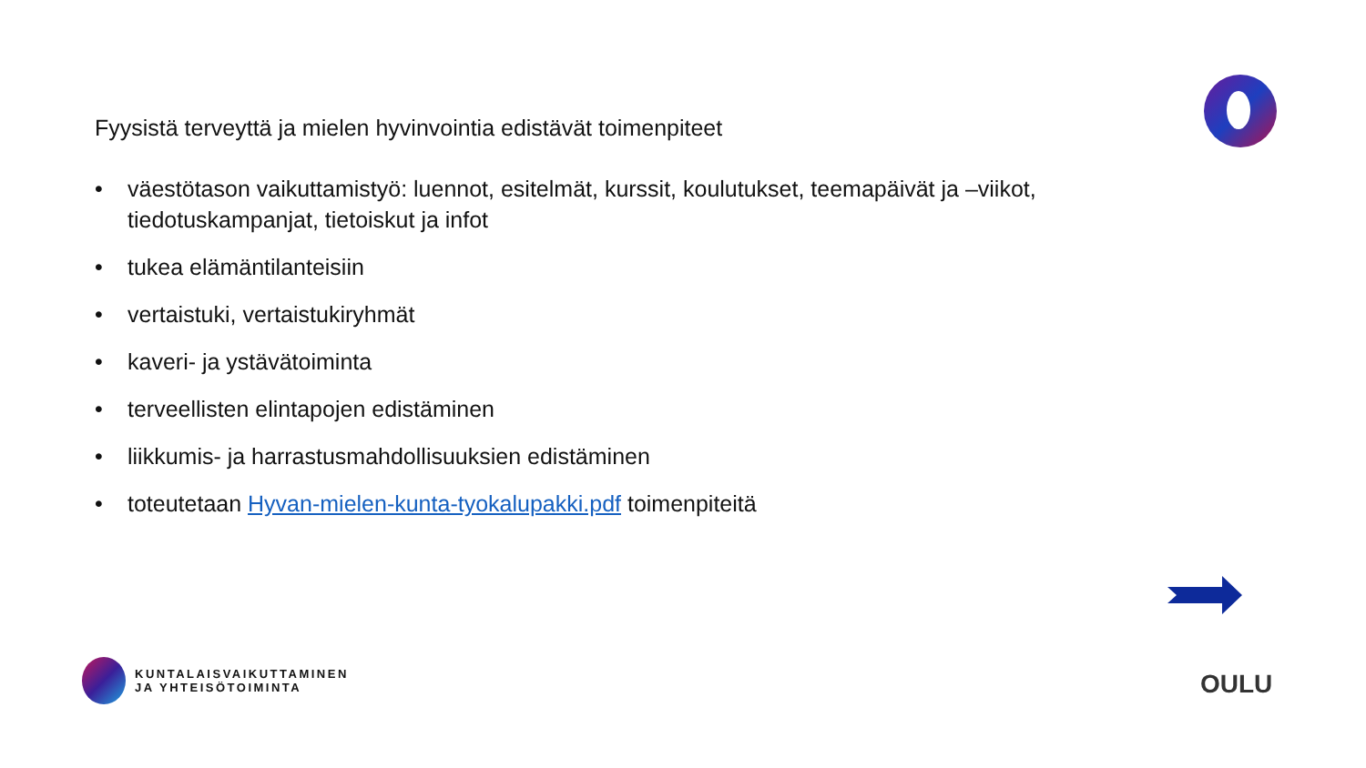Fyysistä terveyttä ja mielen hyvinvointia edistävät toimenpiteet
• väestötason vaikuttamistyö: luennot, esitelmät, kurssit, koulutukset, teemapäivät ja –viikot, tiedotuskampanjat, tietoiskut ja infot
• tukea elämäntilanteisiin
• vertaistuki, vertaistukiryhmät
• kaveri- ja ystävätoiminta
• terveellisten elintapojen edistäminen
• liikkumis- ja harrastusmahdollisuuksien edistäminen
• toteutetaan Hyvan-mielen-kunta-tyokalupakki.pdf toimenpiteitä
KUNTALAISVAIKUTTAMINEN
JA YHTEISÖTOIMINTA
OULU